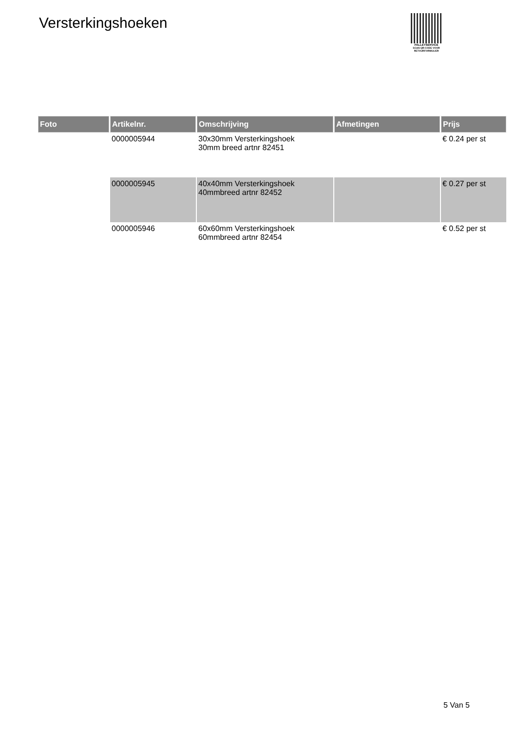Versterkingshoeken
PALLETSERVICE
SCAN QR-CODE VOOR
RETOURFORMULIER
| Foto | Artikelnr. | Omschrijving | Afmetingen | Prijs |
| --- | --- | --- | --- | --- |
| | 0000005944 | 30x30mm Versterkingshoek 30mm breed artnr 82451 | | € 0.24 per st |
| | 0000005945 | 40x40mm Versterkingshoek 40mmbreed artnr 82452 | | € 0.27 per st |
| | 0000005946 | 60x60mm Versterkingshoek 60mmbreed artnr 82454 | | € 0.52 per st |
5 Van 5